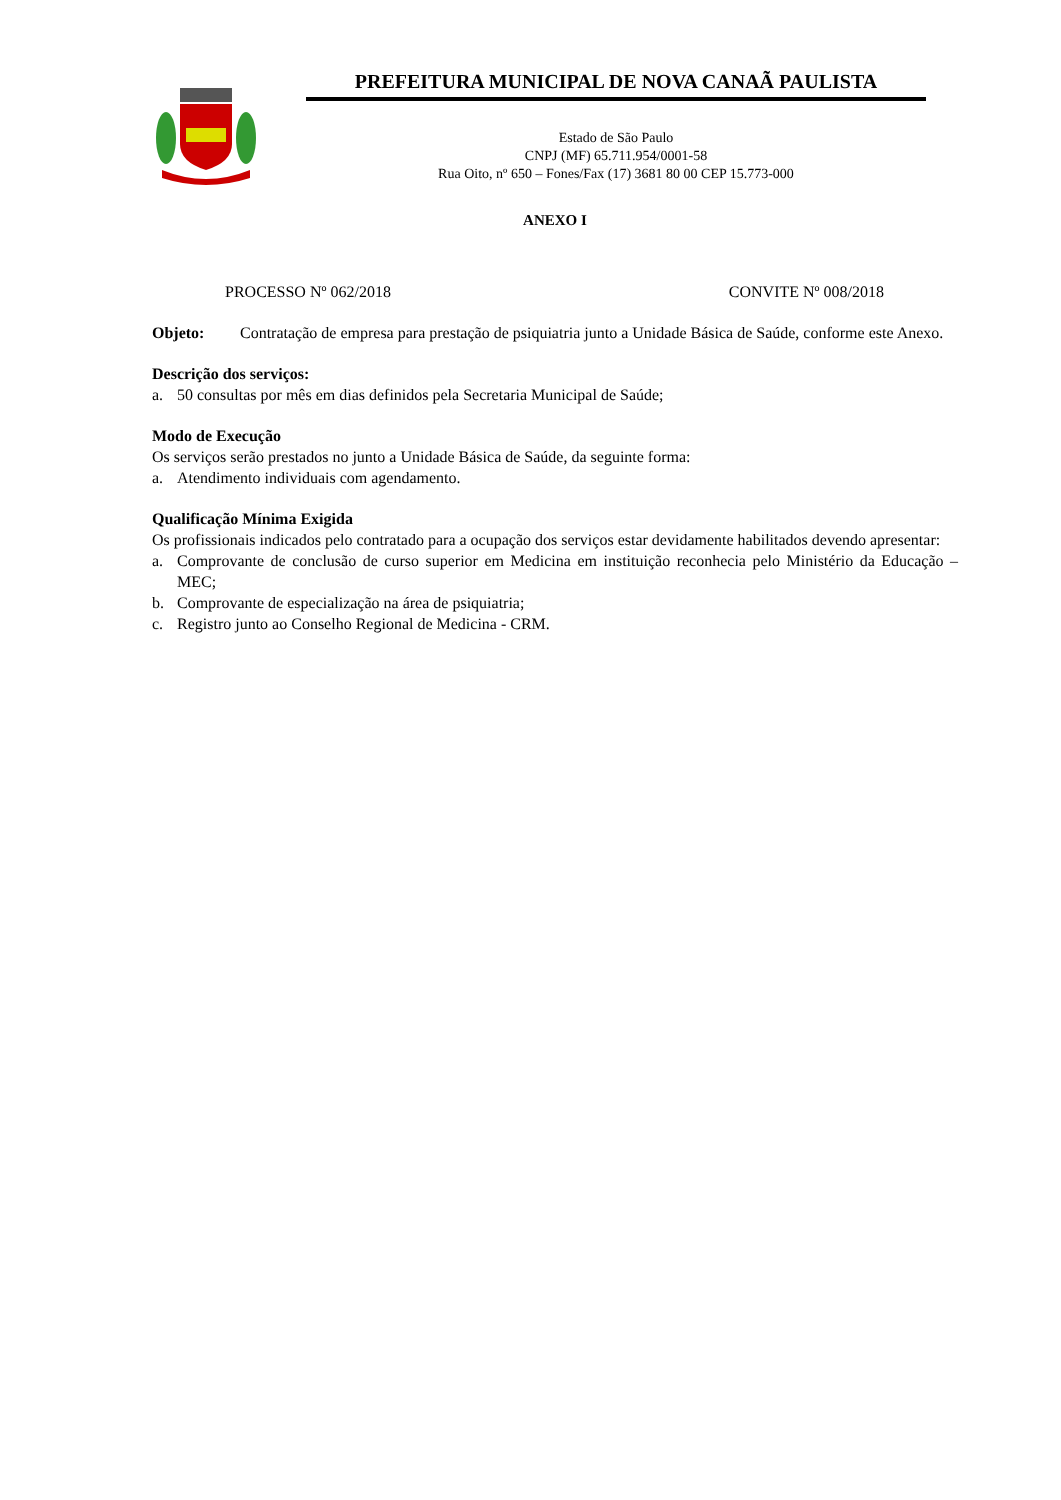PREFEITURA MUNICIPAL DE NOVA CANAÃ PAULISTA
Estado de São Paulo
CNPJ (MF) 65.711.954/0001-58
Rua Oito, nº 650 – Fones/Fax (17) 3681 80 00 CEP 15.773-000
ANEXO I
PROCESSO Nº 062/2018 CONVITE Nº 008/2018
Objeto: Contratação de empresa para prestação de psiquiatria junto a Unidade Básica de Saúde, conforme este Anexo.
Descrição dos serviços:
a. 50 consultas por mês em dias definidos pela Secretaria Municipal de Saúde;
Modo de Execução
Os serviços serão prestados no junto a Unidade Básica de Saúde, da seguinte forma:
a. Atendimento individuais com agendamento.
Qualificação Mínima Exigida
Os profissionais indicados pelo contratado para a ocupação dos serviços estar devidamente habilitados devendo apresentar:
a. Comprovante de conclusão de curso superior em Medicina em instituição reconhecia pelo Ministério da Educação – MEC;
b. Comprovante de especialização na área de psiquiatria;
c. Registro junto ao Conselho Regional de Medicina - CRM.